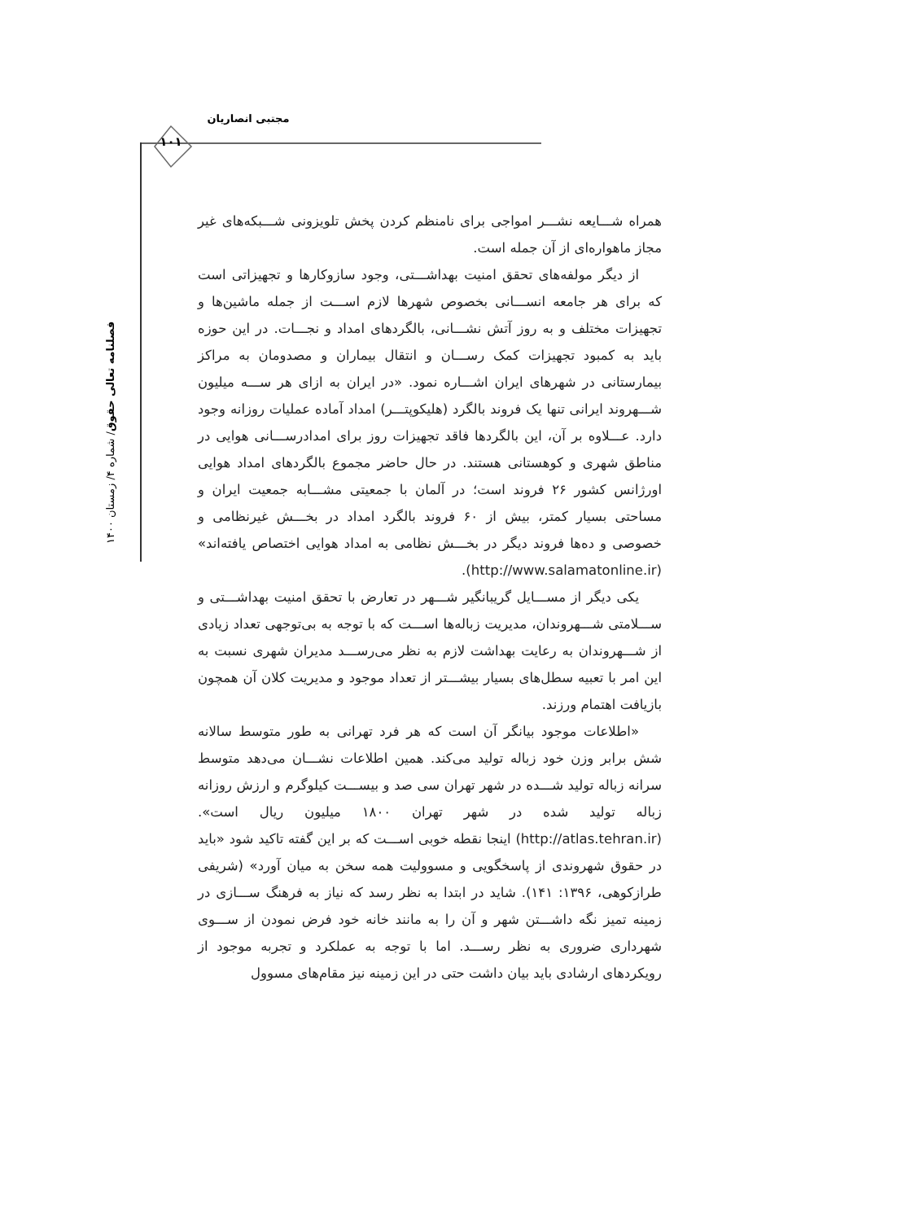مجتبی انصاریان
۱۰۱
فصلنامه تعالی حقوق/ شماره ۴/ زمستان ۱۴۰۰
همراه شـــایعه نشـــر امواجی برای نامنظم کردن پخش تلویزونی شـــبکه‌های غیر مجاز ماهواره‌ای از آن جمله است.
از دیگر مولفه‌های تحقق امنیت بهداشـــتی، وجود سازوکارها و تجهیزاتی است که برای هر جامعه انســـانی بخصوص شهرها لازم اســـت از جمله ماشین‌ها و تجهیزات مختلف و به روز آتش نشـــانی، بالگردهای امداد و نجـــات. در این حوزه باید به کمبود تجهیزات کمک رســـان و انتقال بیماران و مصدومان به مراکز بیمارستانی در شهرهای ایران اشـــاره نمود. «در ایران به ازای هر ســـه میلیون شـــهروند ایرانی تنها یک فروند بالگرد (هلیکوپتـــر) امداد آماده عملیات روزانه وجود دارد. عـــلاوه بر آن، این بالگردها فاقد تجهیزات روز برای امدادرســـانی هوایی در مناطق شهری و کوهستانی هستند. در حال حاضر مجموع بالگردهای امداد هوایی اورژانس کشور ۲۶ فروند است؛ در آلمان با جمعیتی مشـــابه جمعیت ایران و مساحتی بسیار کمتر، بیش از ۶۰ فروند بالگرد امداد در بخـــش غیرنظامی و خصوصی و ده‌ها فروند دیگر در بخـــش نظامی به امداد هوایی اختصاص یافته‌اند» (http://www.salamatonline.ir).
یکی دیگر از مســـایل گریبانگیر شـــهر در تعارض با تحقق امنیت بهداشـــتی و ســـلامتی شـــهروندان، مدیریت زباله‌ها اســـت که با توجه به بی‌توجهی تعداد زیادی از شـــهروندان به رعایت بهداشت لازم به نظر می‌رســـد مدیران شهری نسبت به این امر با تعبیه سطل‌های بسیار بیشـــتر از تعداد موجود و مدیریت کلان آن همچون بازیافت اهتمام ورزند.
«اطلاعات موجود بیانگر آن است که هر فرد تهرانی به طور متوسط سالانه شش برابر وزن خود زباله تولید می‌کند. همین اطلاعات نشـــان می‌دهد متوسط سرانه زباله تولید شـــده در شهر تهران سی صد و بیســـت کیلوگرم و ارزش روزانه زباله تولید شده در شهر تهران ۱۸۰۰ میلیون ریال است». (http://atlas.tehran.ir) اینجا نقطه خوبی اســـت که بر این گفته تاکید شود «باید در حقوق شهروندی از پاسخگویی و مسوولیت همه سخن به میان آورد» (شریفی طرازکوهی، ۱۳۹۶: ۱۴۱). شاید در ابتدا به نظر رسد که نیاز به فرهنگ ســـازی در زمینه تمیز نگه داشـــتن شهر و آن را به مانند خانه خود فرض نمودن از ســـوی شهرداری ضروری به نظر رســـد. اما با توجه به عملکرد و تجربه موجود از رویکردهای ارشادی باید بیان داشت حتی در این زمینه نیز مقام‌های مسوول